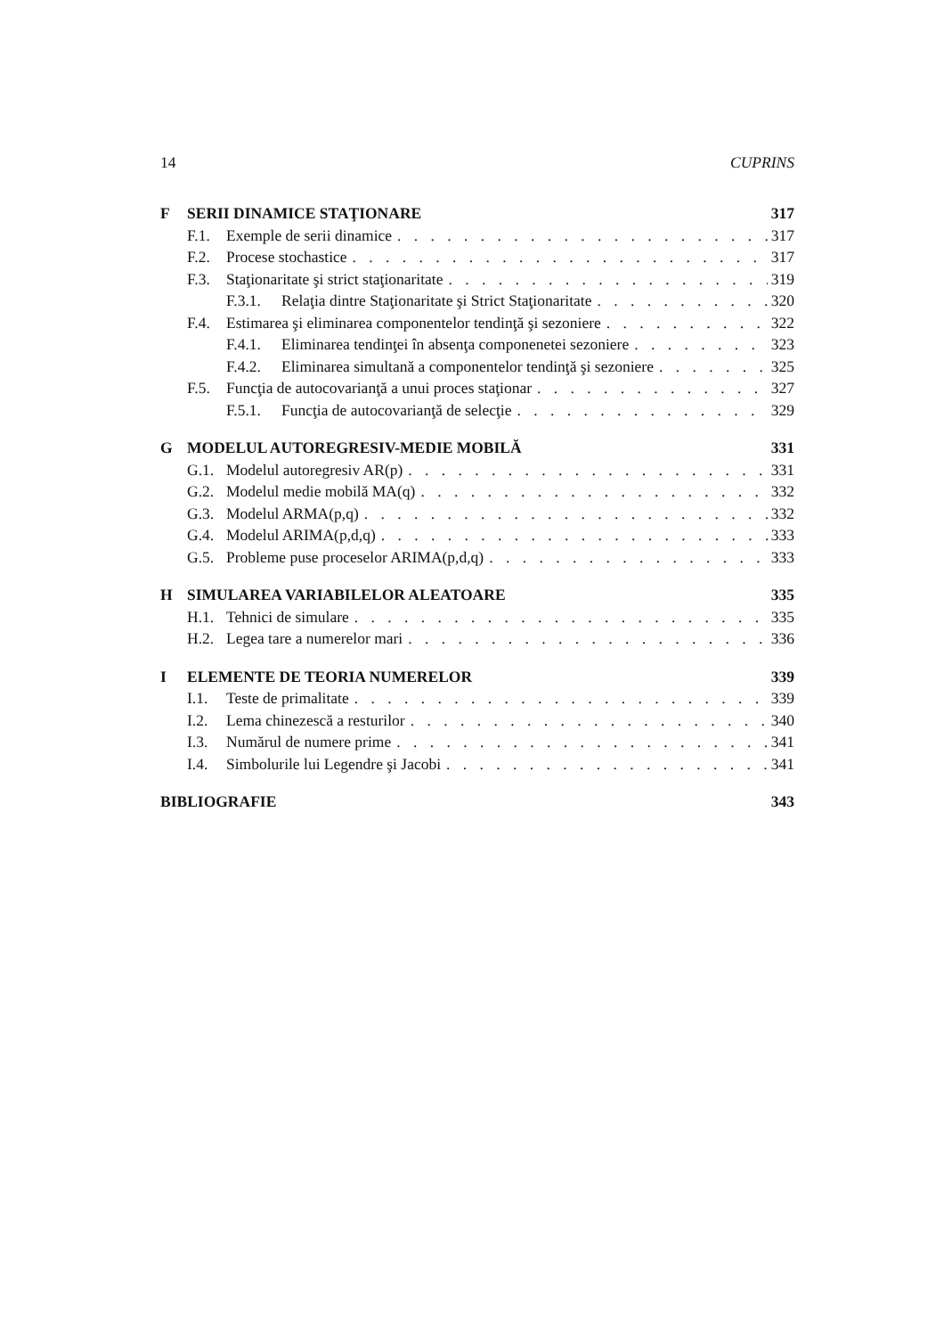14 CUPRINS
F SERII DINAMICE STAŢIONARE 317
F.1. Exemple de serii dinamice 317
F.2. Procese stochastice 317
F.3. Staţionaritate şi strict staţionaritate 319
F.3.1. Relaţia dintre Staţionaritate şi Strict Staţionaritate 320
F.4. Estimarea şi eliminarea componentelor tendinţă şi sezoniere 322
F.4.1. Eliminarea tendinţei în absenţa componenetei sezoniere 323
F.4.2. Eliminarea simultană a componentelor tendinţă şi sezoniere 325
F.5. Funcţia de autocovarianţă a unui proces staţionar 327
F.5.1. Funcţia de autocovarianţă de selecţie 329
G MODELUL AUTOREGRESIV-MEDIE MOBILĂ 331
G.1. Modelul autoregresiv AR(p) 331
G.2. Modelul medie mobilă MA(q) 332
G.3. Modelul ARMA(p,q) 332
G.4. Modelul ARIMA(p,d,q) 333
G.5. Probleme puse proceselor ARIMA(p,d,q) 333
H SIMULAREA VARIABILELOR ALEATOARE 335
H.1. Tehnici de simulare 335
H.2. Legea tare a numerelor mari 336
I ELEMENTE DE TEORIA NUMERELOR 339
I.1. Teste de primalitate 339
I.2. Lema chinezescă a resturilor 340
I.3. Numărul de numere prime 341
I.4. Simbolurile lui Legendre şi Jacobi 341
BIBLIOGRAFIE 343